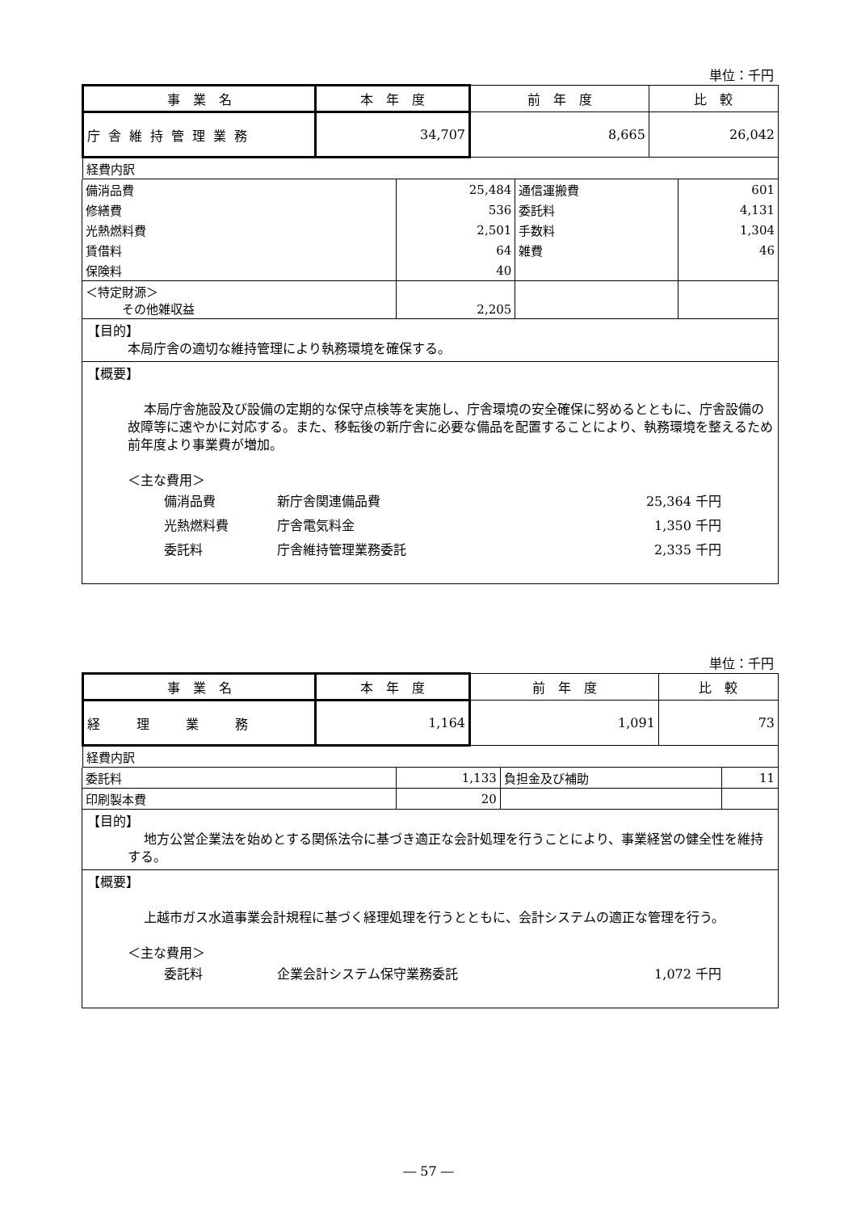単位：千円
| 事 業 名 | 本 年 度 | 前 年 度 | 比 較 |
| 庁舎維持管理業務 | 34,707 | 8,665 | 26,042 |
| 経費内訳 | | | |
| 備消品費 | 25,484 | 通信運搬費 | 601 |
| 修繕費 | 536 | 委託料 | 4,131 |
| 光熱燃料費 | 2,501 | 手数料 | 1,304 |
| 賃借料 | 64 | 雑費 | 46 |
| 保険料 | 40 | | |
| ＜特定財源＞ その他雑収益 | 2,205 | | |
| 【目的】 本局庁舎の適切な維持管理により執務環境を確保する。 | | | |
| 【概要】 本局庁舎施設及び設備の定期的な保守点検等を実施し、庁舎環境の安全確保に努めるとともに、庁舎設備の故障等に速やかに対応する。また、移転後の新庁舎に必要な備品を配置することにより、執務環境を整えるため前年度より事業費が増加。 ＜主な費用＞ 備消品費 新庁舎関連備品費 25,364 千円 光熱燃料費 庁舎電気料金 1,350 千円 委託料 庁舎維持管理業務委託 2,335 千円 | | | |
単位：千円
| 事 業 名 | 本 年 度 | 前 年 度 | 比 較 |
| 経 理 業 務 | 1,164 | 1,091 | 73 |
| 経費内訳 | | | |
| 委託料 | 1,133 | 負担金及び補助 | 11 |
| 印刷製本費 | 20 | | |
| 【目的】 地方公営企業法を始めとする関係法令に基づき適正な会計処理を行うことにより、事業経営の健全性を維持する。 | | | |
| 【概要】 上越市ガス水道事業会計規程に基づく経理処理を行うとともに、会計システムの適正な管理を行う。 ＜主な費用＞ 委託料 企業会計システム保守業務委託 1,072 千円 | | | |
― 57 ―